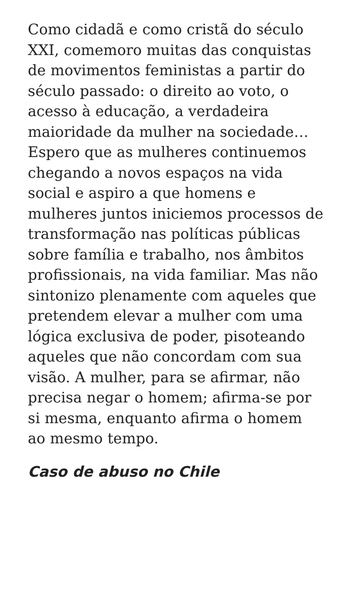Como cidadã e como cristã do século XXI, comemoro muitas das conquistas de movimentos feministas a partir do século passado: o direito ao voto, o acesso à educação, a verdadeira maioridade da mulher na sociedade… Espero que as mulheres continuemos chegando a novos espaços na vida social e aspiro a que homens e mulheres juntos iniciemos processos de transformação nas políticas públicas sobre família e trabalho, nos âmbitos profissionais, na vida familiar. Mas não sintonizo plenamente com aqueles que pretendem elevar a mulher com uma lógica exclusiva de poder, pisoteando aqueles que não concordam com sua visão. A mulher, para se afirmar, não precisa negar o homem; afirma-se por si mesma, enquanto afirma o homem ao mesmo tempo.
Caso de abuso no Chile